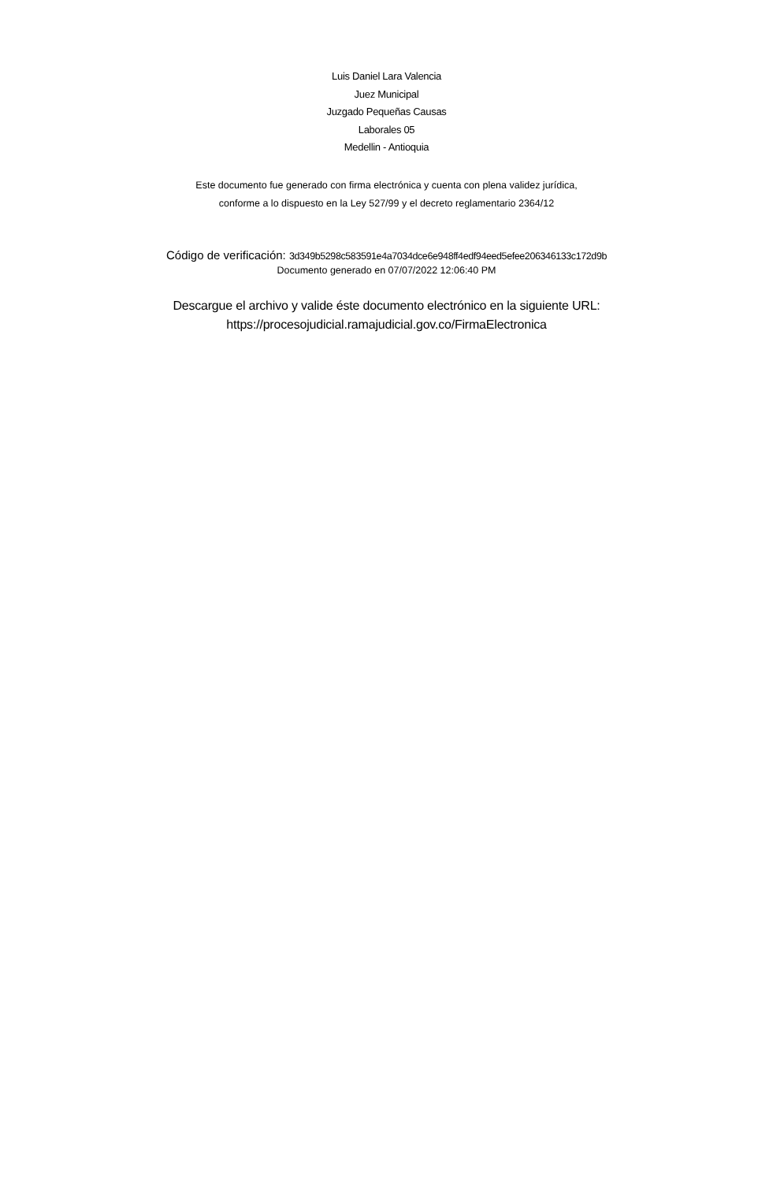Luis Daniel Lara Valencia
Juez Municipal
Juzgado Pequeñas Causas
Laborales 05
Medellin - Antioquia
Este documento fue generado con firma electrónica y cuenta con plena validez jurídica,
conforme a lo dispuesto en la Ley 527/99 y el decreto reglamentario 2364/12
Código de verificación: 3d349b5298c583591e4a7034dce6e948ff4edf94eed5efee206346133c172d9b
Documento generado en 07/07/2022 12:06:40 PM
Descargue el archivo y valide éste documento electrónico en la siguiente URL:
https://procesojudicial.ramajudicial.gov.co/FirmaElectronica